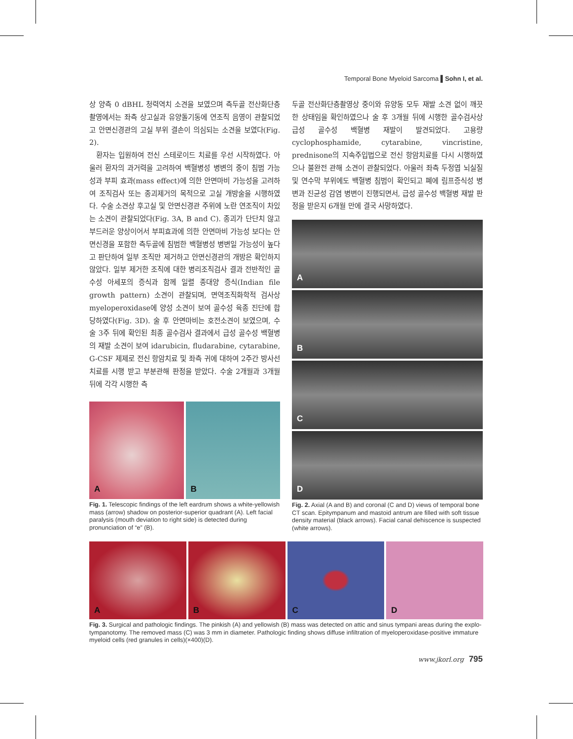Temporal Bone Myeloid Sarcoma ▌Sohn I, et al.
상 양측 0 dBHL 청력역치 소견을 보였으며 측두골 전산화단층촬영에서는 좌측 상고실과 유양돌기동에 연조직 음영이 관찰되었고 안면신경관의 고실 부위 결손이 의심되는 소견을 보였다(Fig. 2).
환자는 입원하여 전신 스테로이드 치료를 우선 시작하였다. 아울러 환자의 과거력을 고려하여 백혈병성 병변의 중이 침범 가능성과 부피 효과(mass effect)에 의한 안면마비 가능성을 고려하여 조직검사 또는 종괴제거의 목적으로 고실 개방술을 시행하였다. 수술 소견상 후고실 및 안면신경관 주위에 노란 연조직이 차있는 소견이 관찰되었다(Fig. 3A, B and C). 종괴가 단단치 않고 부드러운 양상이어서 부피효과에 의한 안면마비 가능성 보다는 안면신경을 포함한 측두골에 침범한 백혈병성 병변일 가능성이 높다고 판단하여 일부 조직만 제거하고 안면신경관의 개방은 확인하지 않았다. 일부 제거한 조직에 대한 병리조직검사 결과 전반적인 골수성 아세포의 증식과 함께 일렬 종대양 증식(Indian file growth pattern) 소견이 관찰되며, 면역조직화학적 검사상 myeloperoxidase에 양성 소견이 보여 골수성 육종 진단에 합당하였다(Fig. 3D). 술 후 안면마비는 호전소견이 보였으며, 수술 3주 뒤에 확인된 최종 골수검사 결과에서 급성 골수성 백혈병의 재발 소견이 보여 idarubicin, fludarabine, cytarabine, G-CSF 제제로 전신 항암치료 및 좌측 귀에 대하여 2주간 방사선 치료를 시행 받고 부분관해 판정을 받았다. 수술 2개월과 3개월 뒤에 각각 시행한 측
A
B
Fig. 1. Telescopic findings of the left eardrum shows a white-yellowish mass (arrow) shadow on posterior-superior quadrant (A). Left facial paralysis (mouth deviation to right side) is detected during pronunciation of “e” (B).
두골 전산화단층촬영상 중이와 유양동 모두 재발 소견 없이 깨끗한 상태임을 확인하였으나 술 후 3개월 뒤에 시행한 골수검사상 급성 골수성 백혈병 재발이 발견되었다. 고용량 cyclophosphamide, cytarabine, vincristine, prednisone의 지속주입법으로 전신 항암치료를 다시 시행하였으나 불완전 관해 소견이 관찰되었다. 아울러 좌측 두정엽 뇌실질 및 연수막 부위에도 백혈병 침범이 확인되고 폐에 림프증식성 병변과 진균성 감염 병변이 진행되면서, 급성 골수성 백혈병 재발 판정을 받은지 6개월 만에 결국 사망하였다.
A
B
C
D
Fig. 2. Axial (A and B) and coronal (C and D) views of temporal bone CT scan. Epitympanum and mastoid antrum are filled with soft tissue density material (black arrows). Facial canal dehiscence is suspected (white arrows).
A
B
C
D
Fig. 3. Surgical and pathologic findings. The pinkish (A) and yellowish (B) mass was detected on attic and sinus tympani areas during the explo-tympanotomy. The removed mass (C) was 3 mm in diameter. Pathologic finding shows diffuse infiltration of myeloperoxidase-positive immature myeloid cells (red granules in cells)(×400)(D).
www.jkorl.org 795